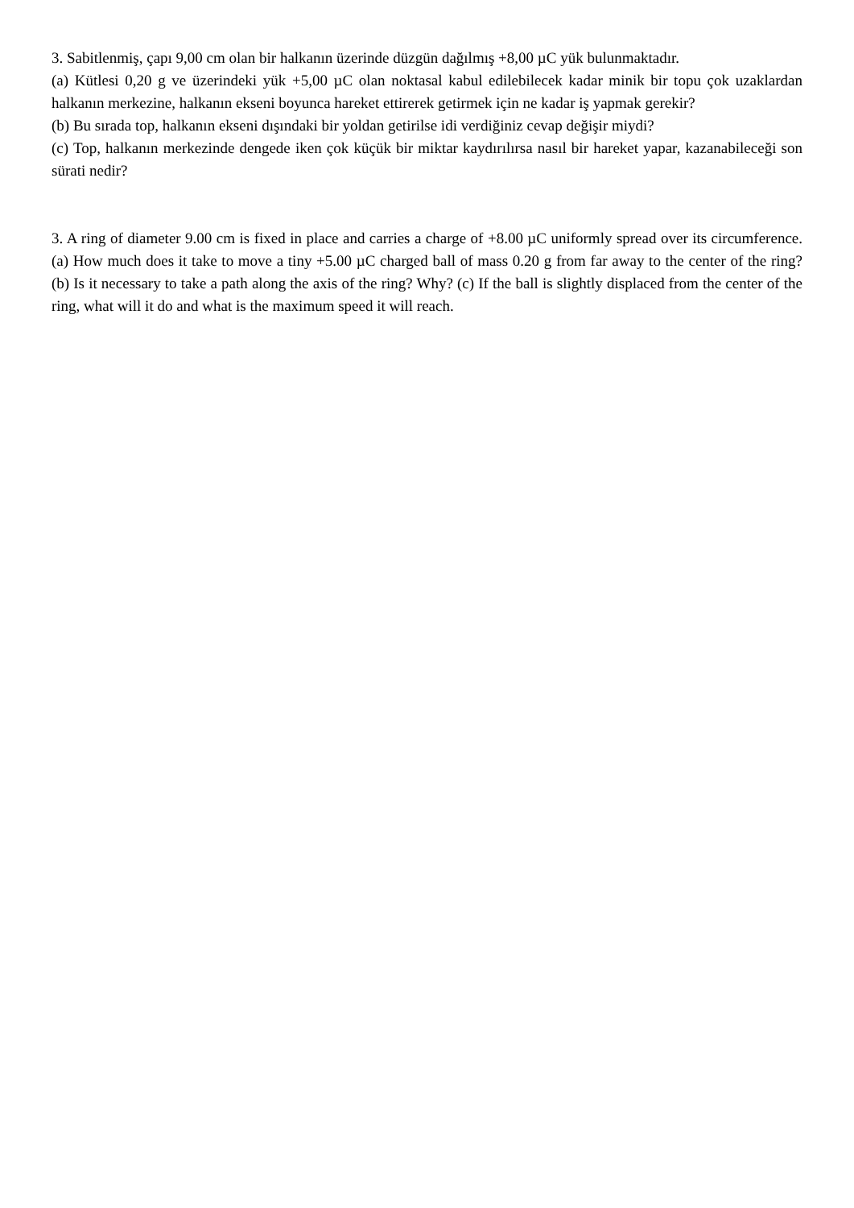3. Sabitlenmiş, çapı 9,00 cm olan bir halkanın üzerinde düzgün dağılmış +8,00 µC yük bulunmaktadır.
(a) Kütlesi 0,20 g ve üzerindeki yük +5,00 µC olan noktasal kabul edilebilecek kadar minik bir topu çok uzaklardan halkanın merkezine, halkanın ekseni boyunca hareket ettirerek getirmek için ne kadar iş yapmak gerekir?
(b) Bu sırada top, halkanın ekseni dışındaki bir yoldan getirilse idi verdiğiniz cevap değişir miydi?
(c) Top, halkanın merkezinde dengede iken çok küçük bir miktar kaydırılırsa nasıl bir hareket yapar, kazanabileceği son sürati nedir?
3. A ring of diameter 9.00 cm is fixed in place and carries a charge of +8.00 µC uniformly spread over its circumference. (a) How much does it take to move a tiny +5.00 µC charged ball of mass 0.20 g from far away to the center of the ring? (b) Is it necessary to take a path along the axis of the ring? Why? (c) If the ball is slightly displaced from the center of the ring, what will it do and what is the maximum speed it will reach.